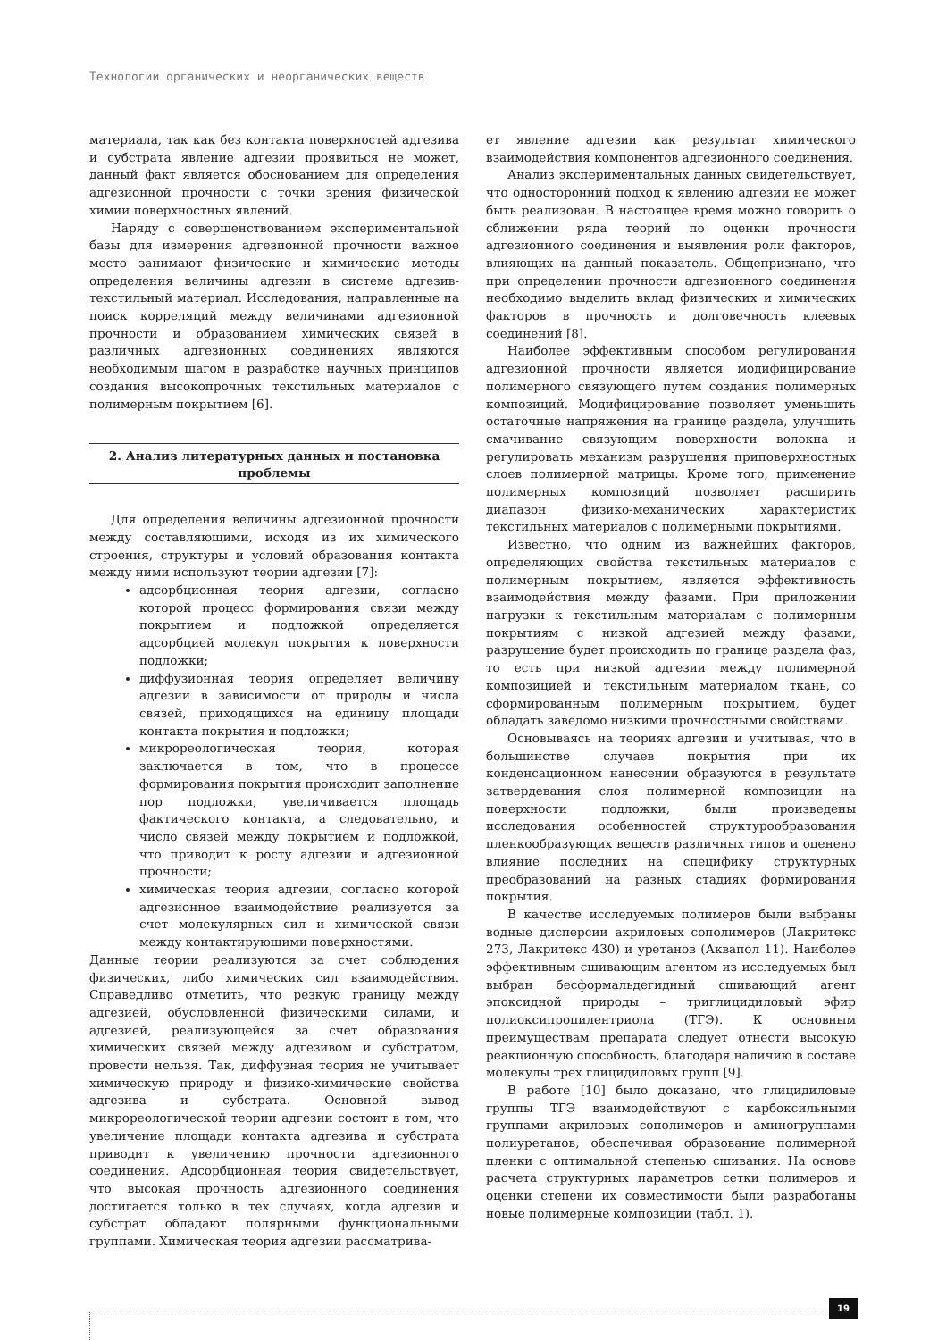Технологии органических и неорганических веществ
материала, так как без контакта поверхностей адгезива и субстрата явление адгезии проявиться не может, данный факт является обоснованием для определения адгезионной прочности с точки зрения физической химии поверхностных явлений.
Наряду с совершенствованием экспериментальной базы для измерения адгезионной прочности важное место занимают физические и химические методы определения величины адгезии в системе адгезив-текстильный материал. Исследования, направленные на поиск корреляций между величинами адгезионной прочности и образованием химических связей в различных адгезионных соединениях являются необходимым шагом в разработке научных принципов создания высокопрочных текстильных материалов с полимерным покрытием [6].
2. Анализ литературных данных и постановка проблемы
Для определения величины адгезионной прочности между составляющими, исходя из их химического строения, структуры и условий образования контакта между ними используют теории адгезии [7]:
адсорбционная теория адгезии, согласно которой процесс формирования связи между покрытием и подложкой определяется адсорбцией молекул покрытия к поверхности подложки;
диффузионная теория определяет величину адгезии в зависимости от природы и числа связей, приходящихся на единицу площади контакта покрытия и подложки;
микрореологическая теория, которая заключается в том, что в процессе формирования покрытия происходит заполнение пор подложки, увеличивается площадь фактического контакта, а следовательно, и число связей между покрытием и подложкой, что приводит к росту адгезии и адгезионной прочности;
химическая теория адгезии, согласно которой адгезионное взаимодействие реализуется за счет молекулярных сил и химической связи между контактирующими поверхностями.
Данные теории реализуются за счет соблюдения физических, либо химических сил взаимодействия. Справедливо отметить, что резкую границу между адгезией, обусловленной физическими силами, и адгезией, реализующейся за счет образования химических связей между адгезивом и субстратом, провести нельзя. Так, диффузная теория не учитывает химическую природу и физико-химические свойства адгезива и субстрата. Основной вывод микрореологической теории адгезии состоит в том, что увеличение площади контакта адгезива и субстрата приводит к увеличению прочности адгезионного соединения. Адсорбционная теория свидетельствует, что высокая прочность адгезионного соединения достигается только в тех случаях, когда адгезив и субстрат обладают полярными функциональными группами. Химическая теория адгезии рассматрива-
ет явление адгезии как результат химического взаимодействия компонентов адгезионного соединения.
Анализ экспериментальных данных свидетельствует, что односторонний подход к явлению адгезии не может быть реализован. В настоящее время можно говорить о сближении ряда теорий по оценки прочности адгезионного соединения и выявления роли факторов, влияющих на данный показатель. Общепризнано, что при определении прочности адгезионного соединения необходимо выделить вклад физических и химических факторов в прочность и долговечность клеевых соединений [8].
Наиболее эффективным способом регулирования адгезионной прочности является модифицирование полимерного связующего путем создания полимерных композиций. Модифицирование позволяет уменьшить остаточные напряжения на границе раздела, улучшить смачивание связующим поверхности волокна и регулировать механизм разрушения приповерхностных слоев полимерной матрицы. Кроме того, применение полимерных композиций позволяет расширить диапазон физико-механических характеристик текстильных материалов с полимерными покрытиями.
Известно, что одним из важнейших факторов, определяющих свойства текстильных материалов с полимерным покрытием, является эффективность взаимодействия между фазами. При приложении нагрузки к текстильным материалам с полимерным покрытиям с низкой адгезией между фазами, разрушение будет происходить по границе раздела фаз, то есть при низкой адгезии между полимерной композицией и текстильным материалом ткань, со сформированным полимерным покрытием, будет обладать заведомо низкими прочностными свойствами.
Основываясь на теориях адгезии и учитывая, что в большинстве случаев покрытия при их конденсационном нанесении образуются в результате затвердевания слоя полимерной композиции на поверхности подложки, были произведены исследования особенностей структурообразования пленкообразующих веществ различных типов и оценено влияние последних на специфику структурных преобразований на разных стадиях формирования покрытия.
В качестве исследуемых полимеров были выбраны водные дисперсии акриловых сополимеров (Лакритекс 273, Лакритекс 430) и уретанов (Аквапол 11). Наиболее эффективным сшивающим агентом из исследуемых был выбран бесформальдегидный сшивающий агент эпоксидной природы – триглицидиловый эфир полиоксипропилентриола (ТГЭ). К основным преимуществам препарата следует отнести высокую реакционную способность, благодаря наличию в составе молекулы трех глицидиловых групп [9].
В работе [10] было доказано, что глицидиловые группы ТГЭ взаимодействуют с карбоксильными группами акриловых сополимеров и аминогруппами полиуретанов, обеспечивая образование полимерной пленки с оптимальной степенью сшивания. На основе расчета структурных параметров сетки полимеров и оценки степени их совместимости были разработаны новые полимерные композиции (табл. 1).
19